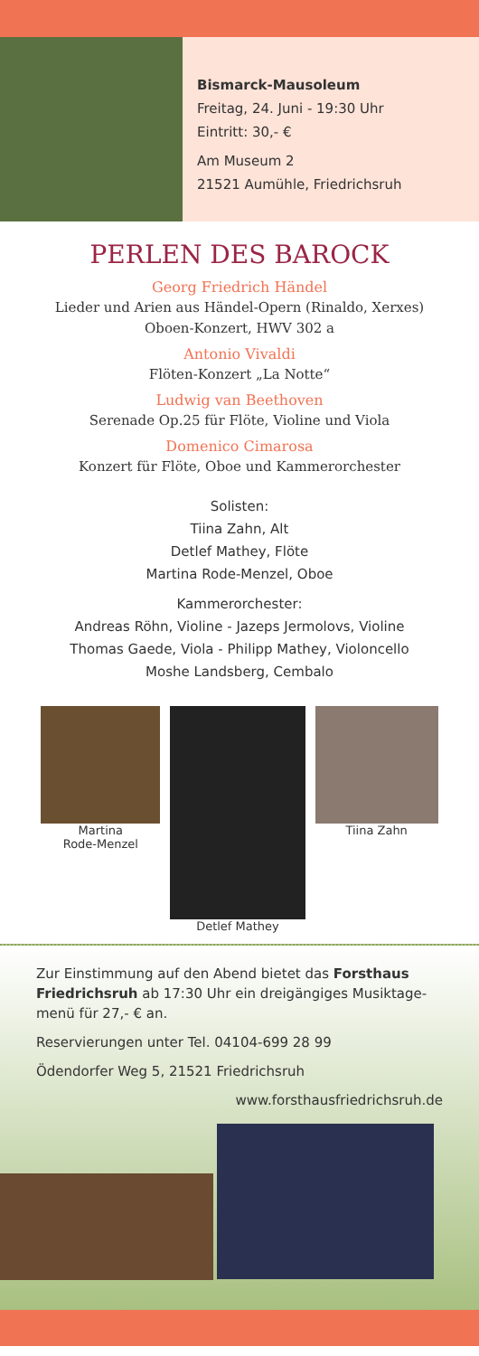Bismarck-Mausoleum
Freitag, 24. Juni - 19:30 Uhr
Eintritt: 30,- €
Am Museum 2
21521 Aumühle, Friedrichsruh
PERLEN DES BAROCK
Georg Friedrich Händel
Lieder und Arien aus Händel-Opern (Rinaldo, Xerxes)
Oboen-Konzert, HWV 302 a
Antonio Vivaldi
Flöten-Konzert „La Notte“
Ludwig van Beethoven
Serenade Op.25 für Flöte, Violine und Viola
Domenico Cimarosa
Konzert für Flöte, Oboe und Kammerorchester
Solisten:
Tiina Zahn, Alt
Detlef Mathey, Flöte
Martina Rode-Menzel, Oboe
Kammerorchester:
Andreas Röhn, Violine - Jazeps Jermolovs, Violine
Thomas Gaede, Viola - Philipp Mathey, Violoncello
Moshe Landsberg, Cembalo
Martina
Rode-Menzel
Detlef Mathey Tiina Zahn
Zur Einstimmung auf den Abend bietet das Forsthaus Friedrichsruh ab 17:30 Uhr ein dreigängiges Musiktage­menü für 27,- € an.
Reservierungen unter Tel. 04104-699 28 99
Ödendorfer Weg 5, 21521 Friedrichsruh
www.forsthausfriedrichsruh.de